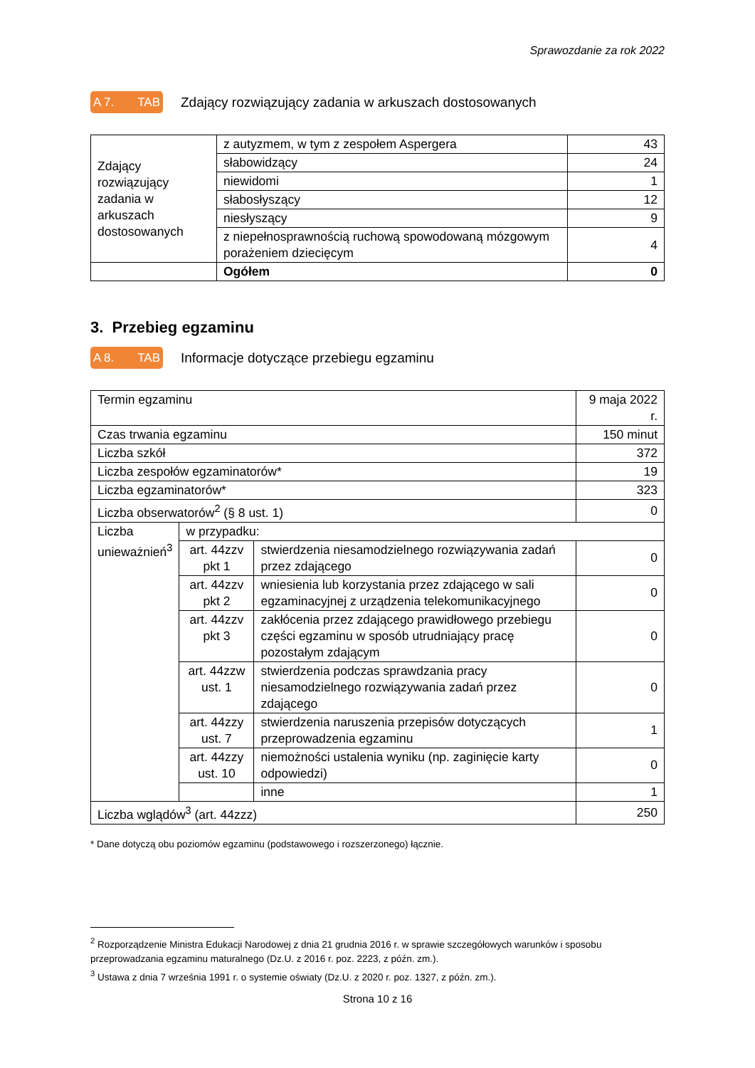Sprawozdanie za rok 2022
A 7. TAB
Zdający rozwiązujący zadania w arkuszach dostosowanych
| Zdający rozwiązujący zadania w arkuszach dostosowanych | z autyzmem, w tym z zespołem Aspergera | 43 |
| | słabowidzący | 24 |
| | niewidomi | 1 |
| | słabosłyszący | 12 |
| | niesłyszący | 9 |
| | z niepełnosprawnością ruchową spowodowaną mózgowym porażeniem dziecięcym | 4 |
| | Ogółem | 0 |
3. Przebieg egzaminu
A 8. TAB
Informacje dotyczące przebiegu egzaminu
| Termin egzaminu | | | 9 maja 2022 r. |
| Czas trwania egzaminu | | | 150 minut |
| Liczba szkół | | | 372 |
| Liczba zespołów egzaminatorów* | | | 19 |
| Liczba egzaminatorów* | | | 323 |
| Liczba obserwatorów<sup>2</sup> (§ 8 ust. 1) | | | 0 |
| Liczba unieważnień<sup>3</sup> | w przypadku: | | |
| | art. 44zzv pkt 1 | stwierdzenia niesamodzielnego rozwiązywania zadań przez zdającego | 0 |
| | art. 44zzv pkt 2 | wniesienia lub korzystania przez zdającego w sali egzaminacyjnej z urządzenia telekomunikacyjnego | 0 |
| | art. 44zzv pkt 3 | zakłócenia przez zdającego prawidłowego przebiegu części egzaminu w sposób utrudniający pracę pozostałym zdającym | 0 |
| | art. 44zzw ust. 1 | stwierdzenia podczas sprawdzania pracy niesamodzielnego rozwiązywania zadań przez zdającego | 0 |
| | art. 44zzy ust. 7 | stwierdzenia naruszenia przepisów dotyczących przeprowadzenia egzaminu | 1 |
| | art. 44zzy ust. 10 | niemożności ustalenia wyniku (np. zaginięcie karty odpowiedzi) | 0 |
| | | inne | 1 |
| Liczba wglądów<sup>3</sup> (art. 44zzz) | | | 250 |
* Dane dotyczą obu poziomów egzaminu (podstawowego i rozszerzonego) łącznie.
<sup>2</sup> Rozporządzenie Ministra Edukacji Narodowej z dnia 21 grudnia 2016 r. w sprawie szczegółowych warunków i sposobu przeprowadzania egzaminu maturalnego (Dz.U. z 2016 r. poz. 2223, z późn. zm.).
<sup>3</sup> Ustawa z dnia 7 września 1991 r. o systemie oświaty (Dz.U. z 2020 r. poz. 1327, z późn. zm.).
Strona 10 z 16